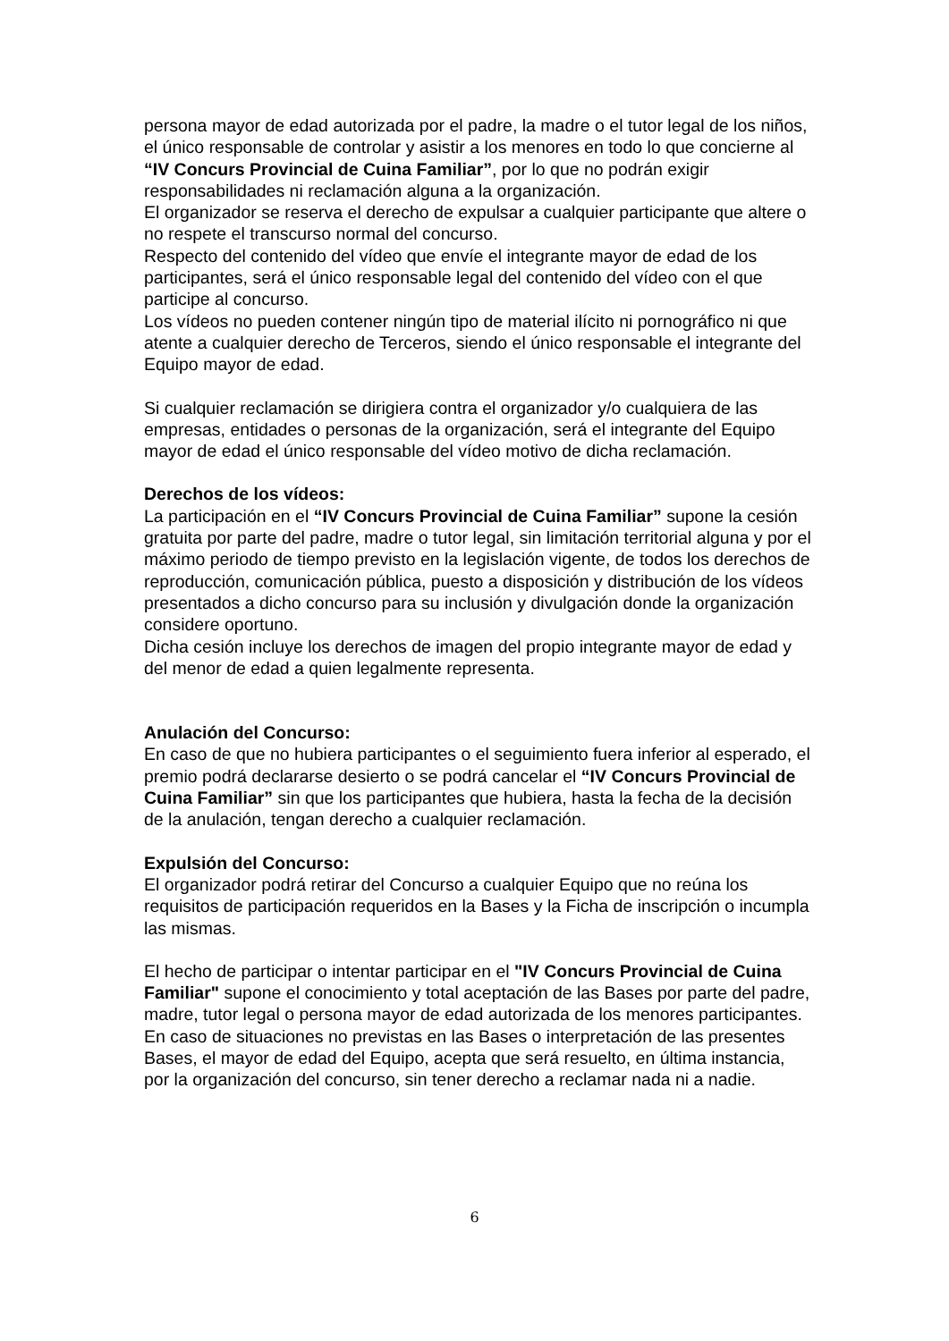persona mayor de edad autorizada por el padre, la madre o el tutor legal de los niños, el único responsable de controlar y asistir a los menores en todo lo que concierne al “IV Concurs Provincial de Cuina Familiar”, por lo que no podrán exigir responsabilidades ni reclamación alguna a la organización.
El organizador se reserva el derecho de expulsar a cualquier participante que altere o no respete el transcurso normal del concurso.
Respecto del contenido del vídeo que envíe el integrante mayor de edad de los participantes, será el único responsable legal del contenido del vídeo con el que participe al concurso.
Los vídeos no pueden contener ningún tipo de material ilícito ni pornográfico ni que atente a cualquier derecho de Terceros, siendo el único responsable el integrante del Equipo mayor de edad.
Si cualquier reclamación se dirigiera contra el organizador y/o cualquiera de las empresas, entidades o personas de la organización, será el integrante del Equipo mayor de edad el único responsable del vídeo motivo de dicha reclamación.
Derechos de los vídeos:
La participación en el “IV Concurs Provincial de Cuina Familiar” supone la cesión gratuita por parte del padre, madre o tutor legal, sin limitación territorial alguna y por el máximo periodo de tiempo previsto en la legislación vigente, de todos los derechos de reproducción, comunicación pública, puesto a disposición y distribución de los vídeos presentados a dicho concurso para su inclusión y divulgación donde la organización considere oportuno.
Dicha cesión incluye los derechos de imagen del propio integrante mayor de edad y del menor de edad a quien legalmente representa.
Anulación del Concurso:
En caso de que no hubiera participantes o el seguimiento fuera inferior al esperado, el premio podrá declararse desierto o se podrá cancelar el “IV Concurs Provincial de Cuina Familiar” sin que los participantes que hubiera, hasta la fecha de la decisión de la anulación, tengan derecho a cualquier reclamación.
Expulsión del Concurso:
El organizador podrá retirar del Concurso a cualquier Equipo que no reúna los requisitos de participación requeridos en la Bases y la Ficha de inscripción o incumpla las mismas.
El hecho de participar o intentar participar en el "IV Concurs Provincial de Cuina Familiar" supone el conocimiento y total aceptación de las Bases por parte del padre, madre, tutor legal o persona mayor de edad autorizada de los menores participantes. En caso de situaciones no previstas en las Bases o interpretación de las presentes Bases, el mayor de edad del Equipo, acepta que será resuelto, en última instancia, por la organización del concurso, sin tener derecho a reclamar nada ni a nadie.
6